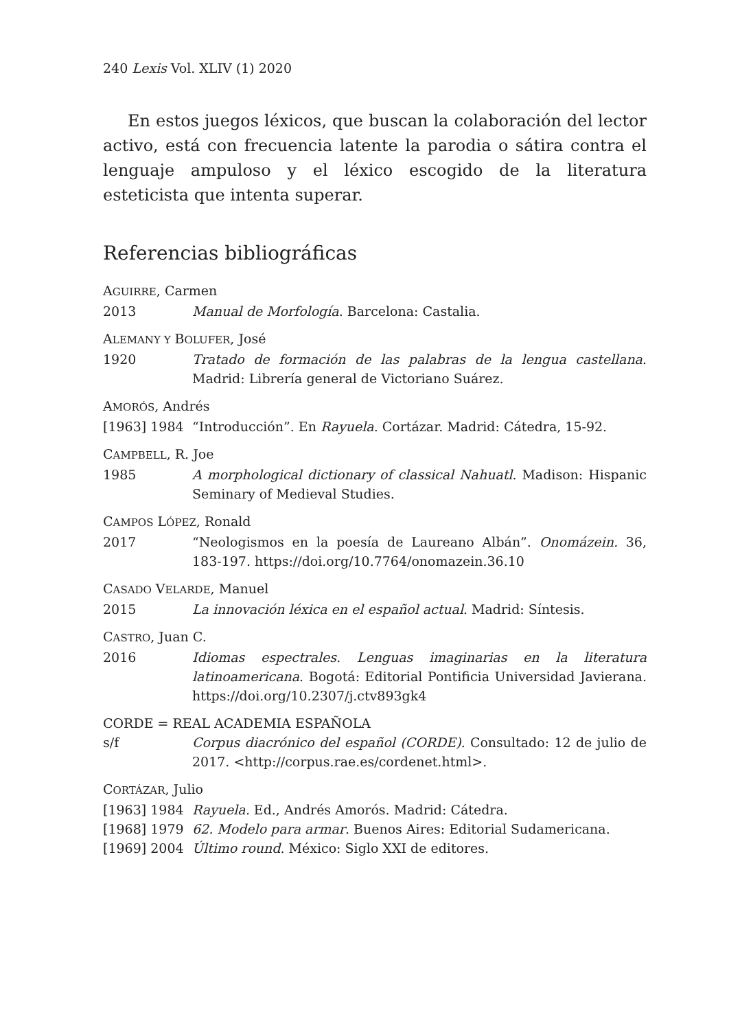240 Lexis Vol. XLIV (1) 2020
En estos juegos léxicos, que buscan la colaboración del lector activo, está con frecuencia latente la parodia o sátira contra el lenguaje ampuloso y el léxico escogido de la literatura esteticista que intenta superar.
Referencias bibliográficas
AGUIRRE, Carmen
2013 Manual de Morfología. Barcelona: Castalia.
ALEMANY Y BOLUFER, José
1920 Tratado de formación de las palabras de la lengua castellana. Madrid: Librería general de Victoriano Suárez.
AMORÓS, Andrés
[1963] 1984 “Introducción”. En Rayuela. Cortázar. Madrid: Cátedra, 15-92.
CAMPBELL, R. Joe
1985 A morphological dictionary of classical Nahuatl. Madison: Hispanic Seminary of Medieval Studies.
CAMPOS LÓPEZ, Ronald
2017 “Neologismos en la poesía de Laureano Albán”. Onomázein. 36, 183-197. https://doi.org/10.7764/onomazein.36.10
CASADO VELARDE, Manuel
2015 La innovación léxica en el español actual. Madrid: Síntesis.
CASTRO, Juan C.
2016 Idiomas espectrales. Lenguas imaginarias en la literatura latinoamericana. Bogotá: Editorial Pontificia Universidad Javierana. https://doi.org/10.2307/j.ctv893gk4
CORDE = REAL ACADEMIA ESPAÑOLA
s/f Corpus diacrónico del español (CORDE). Consultado: 12 de julio de 2017. <http://corpus.rae.es/cordenet.html>.
CORTÁZAR, Julio
[1963] 1984 Rayuela. Ed., Andrés Amorós. Madrid: Cátedra.
[1968] 1979 62. Modelo para armar. Buenos Aires: Editorial Sudamericana.
[1969] 2004 Último round. México: Siglo XXI de editores.